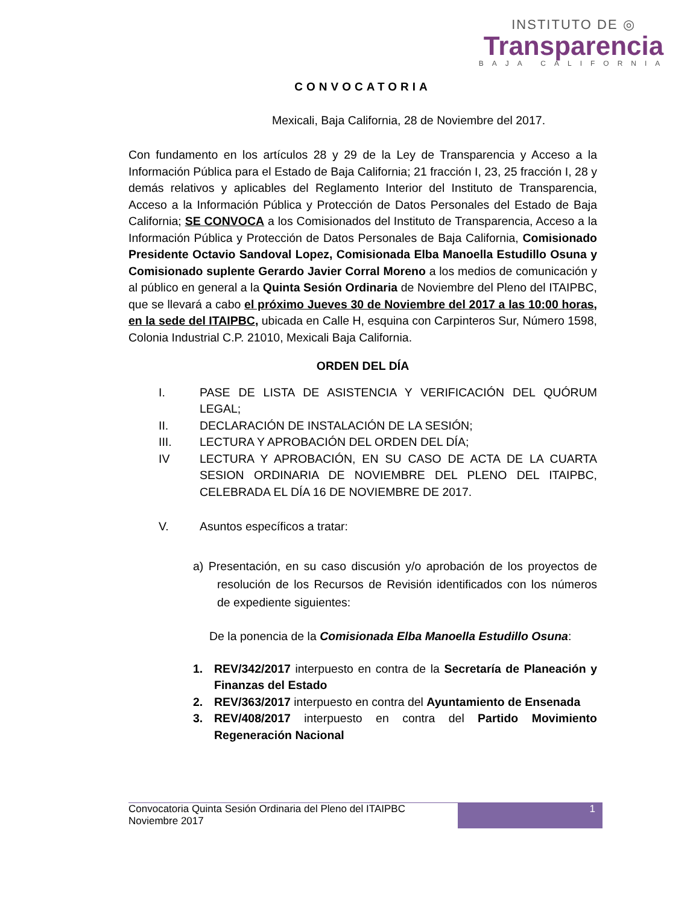INSTITUTO DE ◎
Transparencia
BAJA CALIFORNIA
CONVOCATORIA
Mexicali, Baja California, 28 de Noviembre del 2017.
Con fundamento en los artículos 28 y 29 de la Ley de Transparencia y Acceso a la Información Pública para el Estado de Baja California; 21 fracción I, 23, 25 fracción I, 28 y demás relativos y aplicables del Reglamento Interior del Instituto de Transparencia, Acceso a la Información Pública y Protección de Datos Personales del Estado de Baja California; SE CONVOCA a los Comisionados del Instituto de Transparencia, Acceso a la Información Pública y Protección de Datos Personales de Baja California, Comisionado Presidente Octavio Sandoval Lopez, Comisionada Elba Manoella Estudillo Osuna y Comisionado suplente Gerardo Javier Corral Moreno a los medios de comunicación y al público en general a la Quinta Sesión Ordinaria de Noviembre del Pleno del ITAIPBC, que se llevará a cabo el próximo Jueves 30 de Noviembre del 2017 a las 10:00 horas, en la sede del ITAIPBC, ubicada en Calle H, esquina con Carpinteros Sur, Número 1598, Colonia Industrial C.P. 21010, Mexicali Baja California.
ORDEN DEL DÍA
I. PASE DE LISTA DE ASISTENCIA Y VERIFICACIÓN DEL QUÓRUM LEGAL;
II. DECLARACIÓN DE INSTALACIÓN DE LA SESIÓN;
III. LECTURA Y APROBACIÓN DEL ORDEN DEL DÍA;
IV LECTURA Y APROBACIÓN, EN SU CASO DE ACTA DE LA CUARTA SESION ORDINARIA DE NOVIEMBRE DEL PLENO DEL ITAIPBC, CELEBRADA EL DÍA 16 DE NOVIEMBRE DE 2017.
V. Asuntos específicos a tratar:
a) Presentación, en su caso discusión y/o aprobación de los proyectos de resolución de los Recursos de Revisión identificados con los números de expediente siguientes:
De la ponencia de la Comisionada Elba Manoella Estudillo Osuna:
1. REV/342/2017 interpuesto en contra de la Secretaría de Planeación y Finanzas del Estado
2. REV/363/2017 interpuesto en contra del Ayuntamiento de Ensenada
3. REV/408/2017 interpuesto en contra del Partido Movimiento Regeneración Nacional
Convocatoria Quinta Sesión Ordinaria del Pleno del ITAIPBC
Noviembre 2017
1